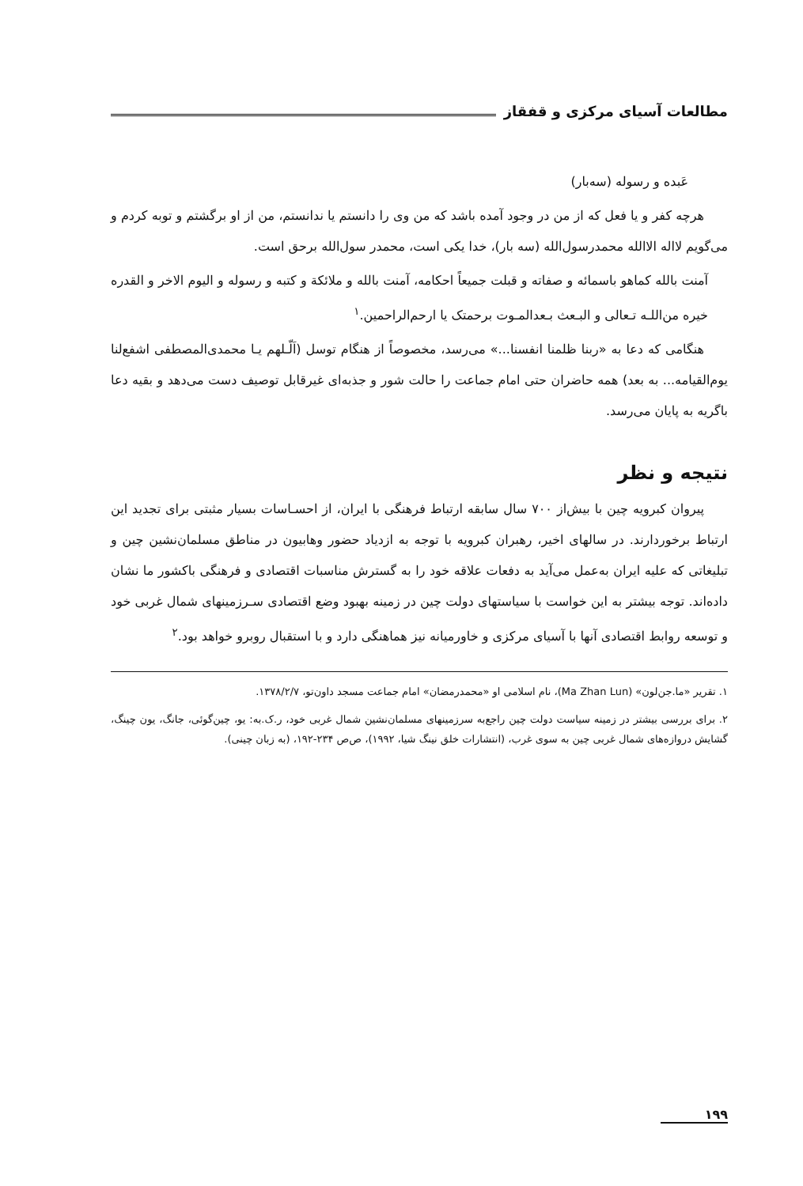مطالعات آسیای مرکزی و قفقاز
عَبده و رسوله (سه‌بار)
هرچه کفر و یا فعل که از من در وجود آمده باشد که من وی را دانستم یا ندانستم، من از او برگشتم و توبه کردم و می‌گویم لااله الاالله محمدرسول‌الله (سه بار)، خدا یکی است، محمدر سول‌الله برحق است.
آمنت بالله کماهو باسمائه و صفاته و قبلت جمیعاً احکامه، آمنت بالله و ملائکة و کتبه و رسوله و الیوم الاخر و القدره خیره من‌اللـه تـعالی و البـعث بـعدالمـوت برحمتک یا ارحم‌الراحمین.<sup>۱</sup>
هنگامی که دعا به «ربنا ظلمنا انفسنا...» می‌رسد، مخصوصاً از هنگام توسل (اَلّـلهم یـا محمدی‌المصطفی اشفع‌لنا یوم‌القیامه... به بعد) همه حاضران حتی امام جماعت را حالت شور و جذبه‌ای غیرقابل توصیف دست می‌دهد و بقیه دعا باگریه به پایان می‌رسد.
نتیجه و نظر
پیروان کبرویه چین با بیش‌از ۷۰۰ سال سابقه ارتباط فرهنگی با ایران، از احسـاسات بسیار مثبتی برای تجدید این ارتباط برخوردارند. در سالهای اخیر، رهبران کبرویه با توجه به ازدیاد حضور وهابیون در مناطق مسلمان‌نشین چین و تبلیغاتی که علیه ایران به‌عمل می‌آید به دفعات علاقه خود را به گسترش مناسبات اقتصادی و فرهنگی باکشور ما نشان داده‌اند. توجه بیشتر به این خواست با سیاستهای دولت چین در زمینه بهبود وضع اقتصادی سـرزمینهای شمال غربی خود و توسعه روابط اقتصادی آنها با آسیای مرکزی و خاورمیانه نیز هماهنگی دارد و با استقبال روبرو خواهد بود.<sup>۲</sup>
۱. تقریر «ما.جن‌لون» (Ma Zhan Lun)، نام اسلامی او «محمدرمضان» امام جماعت مسجد داون‌تو، ۱۳۷۸/۲/۷.
۲. برای بررسی بیشتر در زمینه سیاست دولت چین راجع‌به سرزمینهای مسلمان‌نشین شمال غربی خود، ر.ک.به: یو، چین‌گوئی، جانگ، یون چینگ، گشایش دروازه‌های شمال غربی چین به سوی غرب، (انتشارات خلق نینگ شیا، ۱۹۹۲)، ص‌ص ۲۳۴-۱۹۲، (به زبان چینی).
۱۹۹